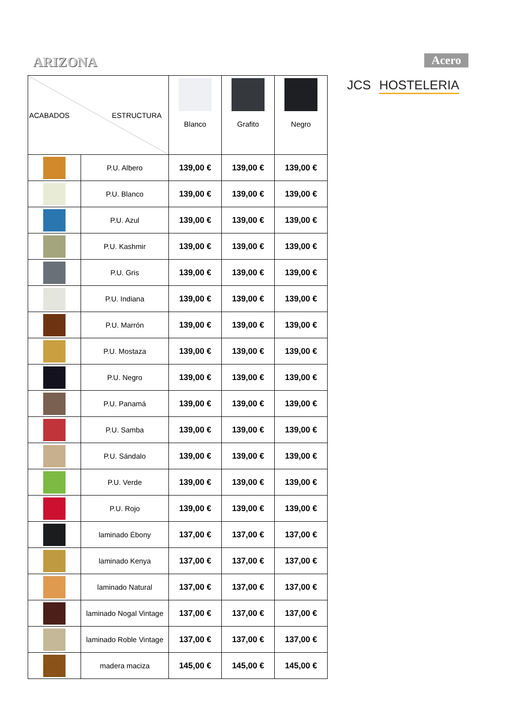ARIZONA Acero
JCS HOSTELERIA
| ACABADOS ESTRUCTURA | | Blanco | Grafito | Negro |
| --- | --- | --- | --- | --- |
| | P.U. Albero | 139,00 € | 139,00 € | 139,00 € |
| | P.U. Blanco | 139,00 € | 139,00 € | 139,00 € |
| | P.U. Azul | 139,00 € | 139,00 € | 139,00 € |
| | P.U. Kashmir | 139,00 € | 139,00 € | 139,00 € |
| | P.U. Gris | 139,00 € | 139,00 € | 139,00 € |
| | P.U. Indiana | 139,00 € | 139,00 € | 139,00 € |
| | P.U. Marrón | 139,00 € | 139,00 € | 139,00 € |
| | P.U. Mostaza | 139,00 € | 139,00 € | 139,00 € |
| | P.U. Negro | 139,00 € | 139,00 € | 139,00 € |
| | P.U. Panamá | 139,00 € | 139,00 € | 139,00 € |
| | P.U. Samba | 139,00 € | 139,00 € | 139,00 € |
| | P.U. Sándalo | 139,00 € | 139,00 € | 139,00 € |
| | P.U. Verde | 139,00 € | 139,00 € | 139,00 € |
| | P.U. Rojo | 139,00 € | 139,00 € | 139,00 € |
| | laminado Ébony | 137,00 € | 137,00 € | 137,00 € |
| | laminado Kenya | 137,00 € | 137,00 € | 137,00 € |
| | laminado Natural | 137,00 € | 137,00 € | 137,00 € |
| | laminado Nogal Vintage | 137,00 € | 137,00 € | 137,00 € |
| | laminado Roble Vintage | 137,00 € | 137,00 € | 137,00 € |
| | madera maciza | 145,00 € | 145,00 € | 145,00 € |